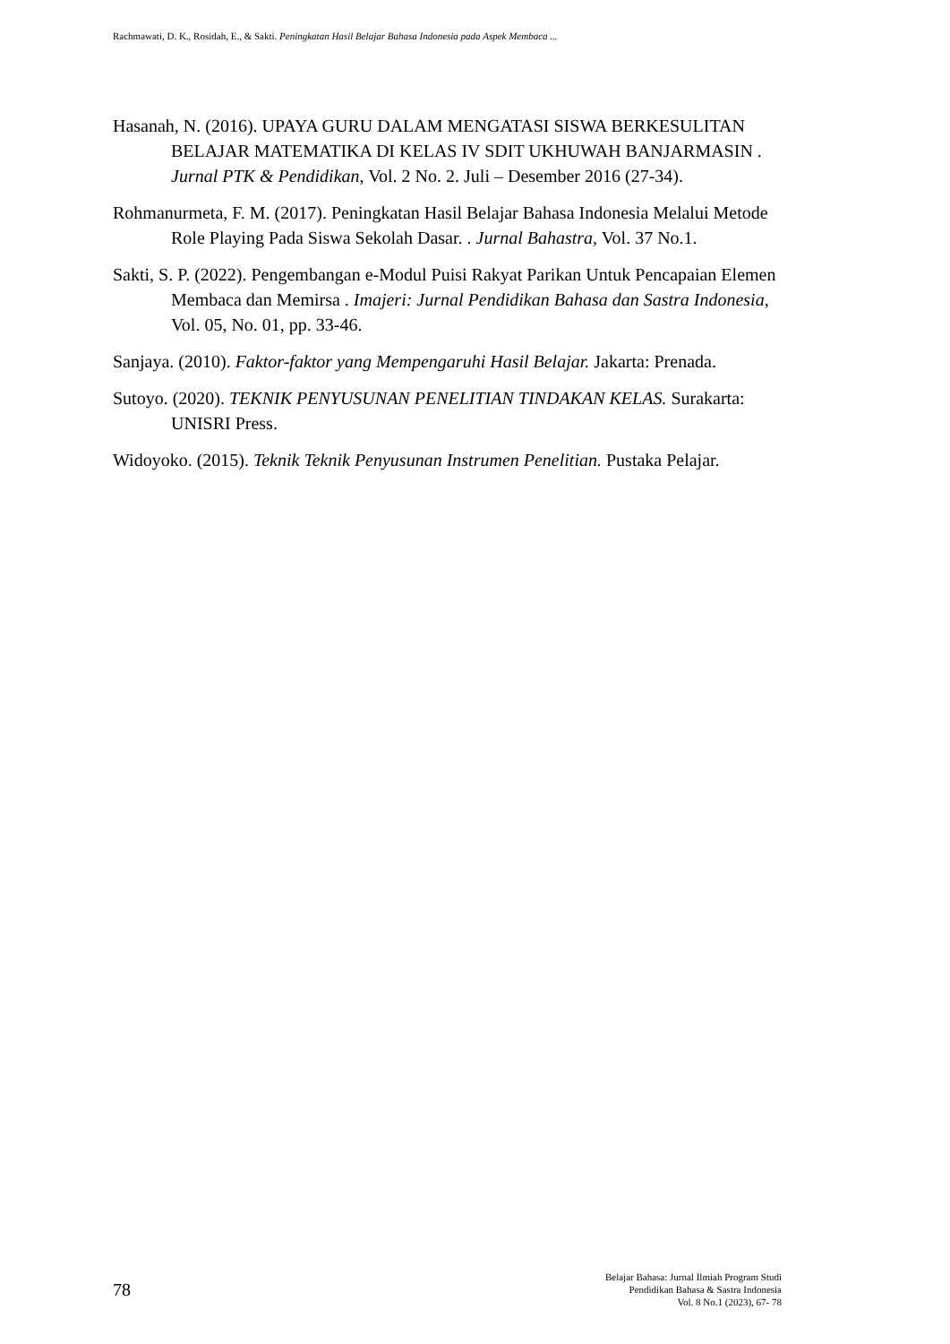Rachmawati, D. K., Rosidah, E., & Sakti. Peningkatan Hasil Belajar Bahasa Indonesia pada Aspek Membaca ...
Hasanah, N. (2016). UPAYA GURU DALAM MENGATASI SISWA BERKESULITAN BELAJAR MATEMATIKA DI KELAS IV SDIT UKHUWAH BANJARMASIN . Jurnal PTK & Pendidikan, Vol. 2 No. 2. Juli – Desember 2016 (27-34).
Rohmanurmeta, F. M. (2017). Peningkatan Hasil Belajar Bahasa Indonesia Melalui Metode Role Playing Pada Siswa Sekolah Dasar. . Jurnal Bahastra, Vol. 37 No.1.
Sakti, S. P. (2022). Pengembangan e-Modul Puisi Rakyat Parikan Untuk Pencapaian Elemen Membaca dan Memirsa . Imajeri: Jurnal Pendidikan Bahasa dan Sastra Indonesia, Vol. 05, No. 01, pp. 33-46.
Sanjaya. (2010). Faktor-faktor yang Mempengaruhi Hasil Belajar. Jakarta: Prenada.
Sutoyo. (2020). TEKNIK PENYUSUNAN PENELITIAN TINDAKAN KELAS. Surakarta: UNISRI Press.
Widoyoko. (2015). Teknik Teknik Penyusunan Instrumen Penelitian. Pustaka Pelajar.
78
Belajar Bahasa: Jurnal Ilmiah Program Studi
Pendidikan Bahasa & Sastra Indonesia
Vol. 8 No.1 (2023), 67- 78